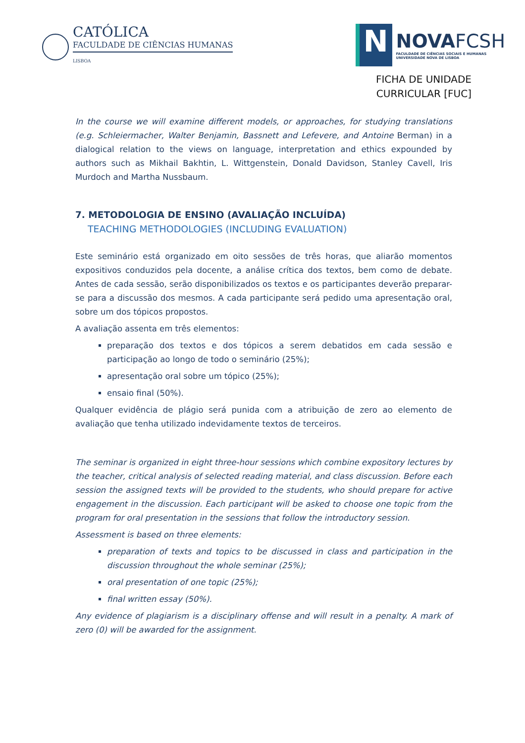CATÓLICA
FACULDADE DE CIÊNCIAS HUMANAS
LISBOA
N
NOVA FCSH
FACULDADE DE CIÊNCIAS SOCIAIS E HUMANAS
UNIVERSIDADE NOVA DE LISBOA
FICHA DE UNIDADE
CURRICULAR [FUC]
In the course we will examine different models, or approaches, for studying translations (e.g. Schleiermacher, Walter Benjamin, Bassnett and Lefevere, and Antoine Berman) in a dialogical relation to the views on language, interpretation and ethics expounded by authors such as Mikhail Bakhtin, L. Wittgenstein, Donald Davidson, Stanley Cavell, Iris Murdoch and Martha Nussbaum.
7. METODOLOGIA DE ENSINO (AVALIAÇÃO INCLUÍDA)
TEACHING METHODOLOGIES (INCLUDING EVALUATION)
Este seminário está organizado em oito sessões de três horas, que aliarão momentos expositivos conduzidos pela docente, a análise crítica dos textos, bem como de debate. Antes de cada sessão, serão disponibilizados os textos e os participantes deverão preparar-se para a discussão dos mesmos. A cada participante será pedido uma apresentação oral, sobre um dos tópicos propostos.
A avaliação assenta em três elementos:
preparação dos textos e dos tópicos a serem debatidos em cada sessão e participação ao longo de todo o seminário (25%);
apresentação oral sobre um tópico (25%);
ensaio final (50%).
Qualquer evidência de plágio será punida com a atribuição de zero ao elemento de avaliação que tenha utilizado indevidamente textos de terceiros.
The seminar is organized in eight three-hour sessions which combine expository lectures by the teacher, critical analysis of selected reading material, and class discussion. Before each session the assigned texts will be provided to the students, who should prepare for active engagement in the discussion. Each participant will be asked to choose one topic from the program for oral presentation in the sessions that follow the introductory session.
Assessment is based on three elements:
preparation of texts and topics to be discussed in class and participation in the discussion throughout the whole seminar (25%);
oral presentation of one topic (25%);
final written essay (50%).
Any evidence of plagiarism is a disciplinary offense and will result in a penalty. A mark of zero (0) will be awarded for the assignment.